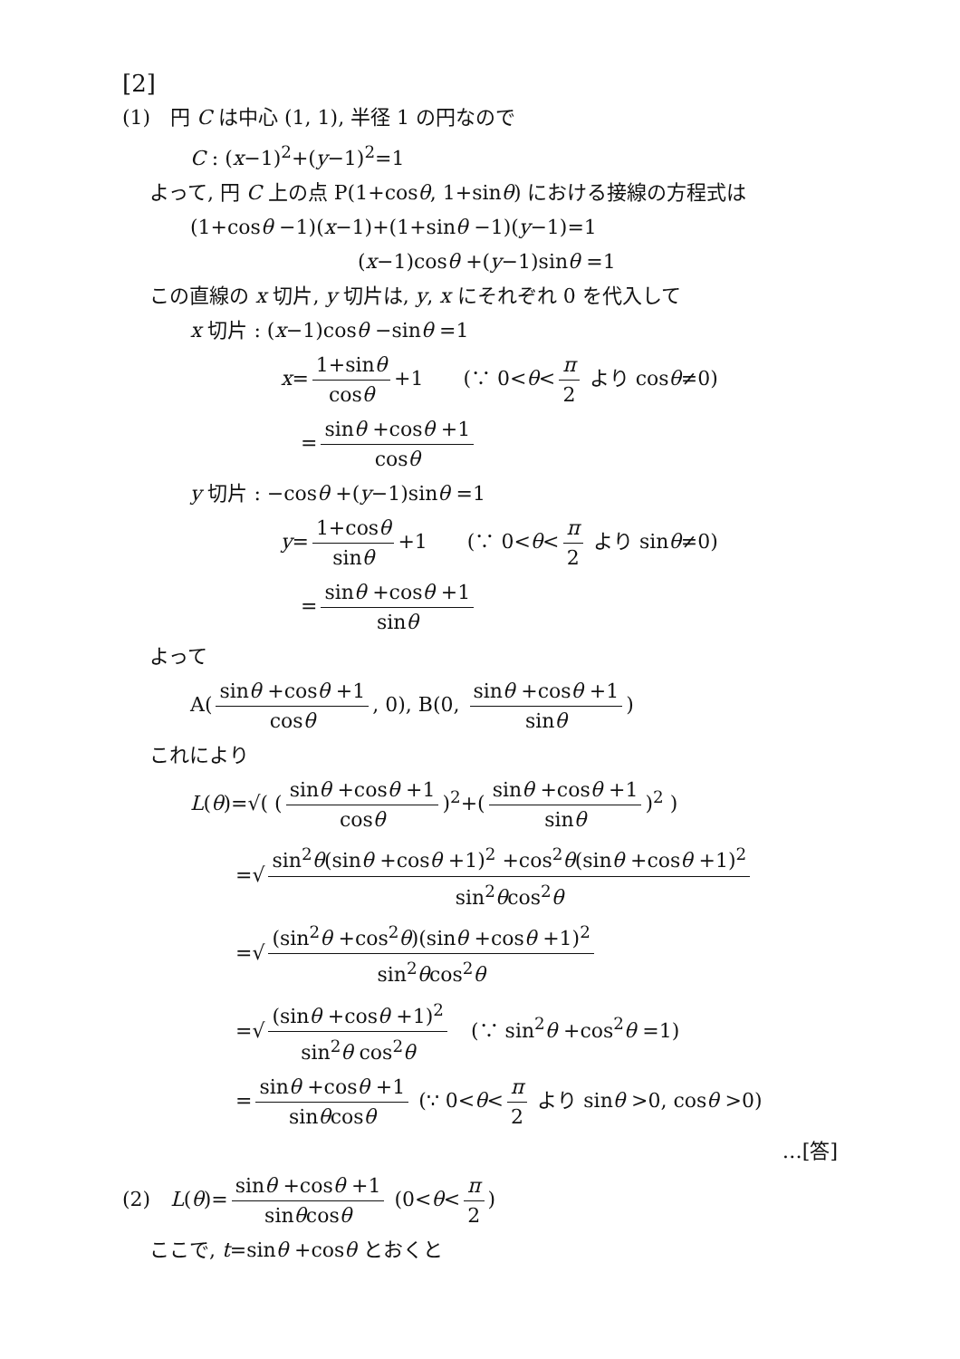[2]
(1)　円 C は中心 (1, 1), 半径 1 の円なので
C : (x−1)<sup>2</sup>+(y−1)<sup>2</sup>=1
よって, 円 C 上の点 P(1+cosθ, 1+sinθ) における接線の方程式は
(1+cosθ −1)(x−1)+(1+sinθ −1)(y−1)=1
(x−1)cosθ +(y−1)sinθ =1
この直線の x 切片, y 切片は, y, x にそれぞれ 0 を代入して
x 切片 : (x−1)cosθ −sinθ =1
x= 1+sinθ cosθ +1　　(∵ 0<θ< π 2 より cosθ≠0)
　= sinθ +cosθ +1 cosθ
y 切片 : −cosθ +(y−1)sinθ =1
y= 1+cosθ sinθ +1　　(∵ 0<θ< π 2 より sinθ≠0)
　= sinθ +cosθ +1 sinθ
よって
A(sinθ +cosθ +1 cosθ, 0), B(0, sinθ +cosθ +1 sinθ)
これにより
L(θ)=√( (sinθ +cosθ +1 cosθ)<sup>2</sup>+(sinθ +cosθ +1 sinθ)<sup>2</sup> )
=√ sin<sup>2</sup>θ(sinθ +cosθ +1)<sup>2</sup> +cos<sup>2</sup>θ(sinθ +cosθ +1)<sup>2</sup> sin<sup>2</sup>θcos<sup>2</sup>θ
=√ (sin<sup>2</sup>θ +cos<sup>2</sup>θ)(sinθ +cosθ +1)<sup>2</sup> sin<sup>2</sup>θcos<sup>2</sup>θ
=√ (sinθ +cosθ +1)<sup>2</sup> sin<sup>2</sup>θ cos<sup>2</sup>θ　(∵ sin<sup>2</sup>θ +cos<sup>2</sup>θ =1)
= sinθ +cosθ +1 sinθcosθ (∵ 0<θ< π 2 より sinθ >0, cosθ >0)
…[答]
(2)　L(θ)= sinθ +cosθ +1 sinθcosθ (0<θ< π 2)
ここで, t=sinθ +cosθ とおくと